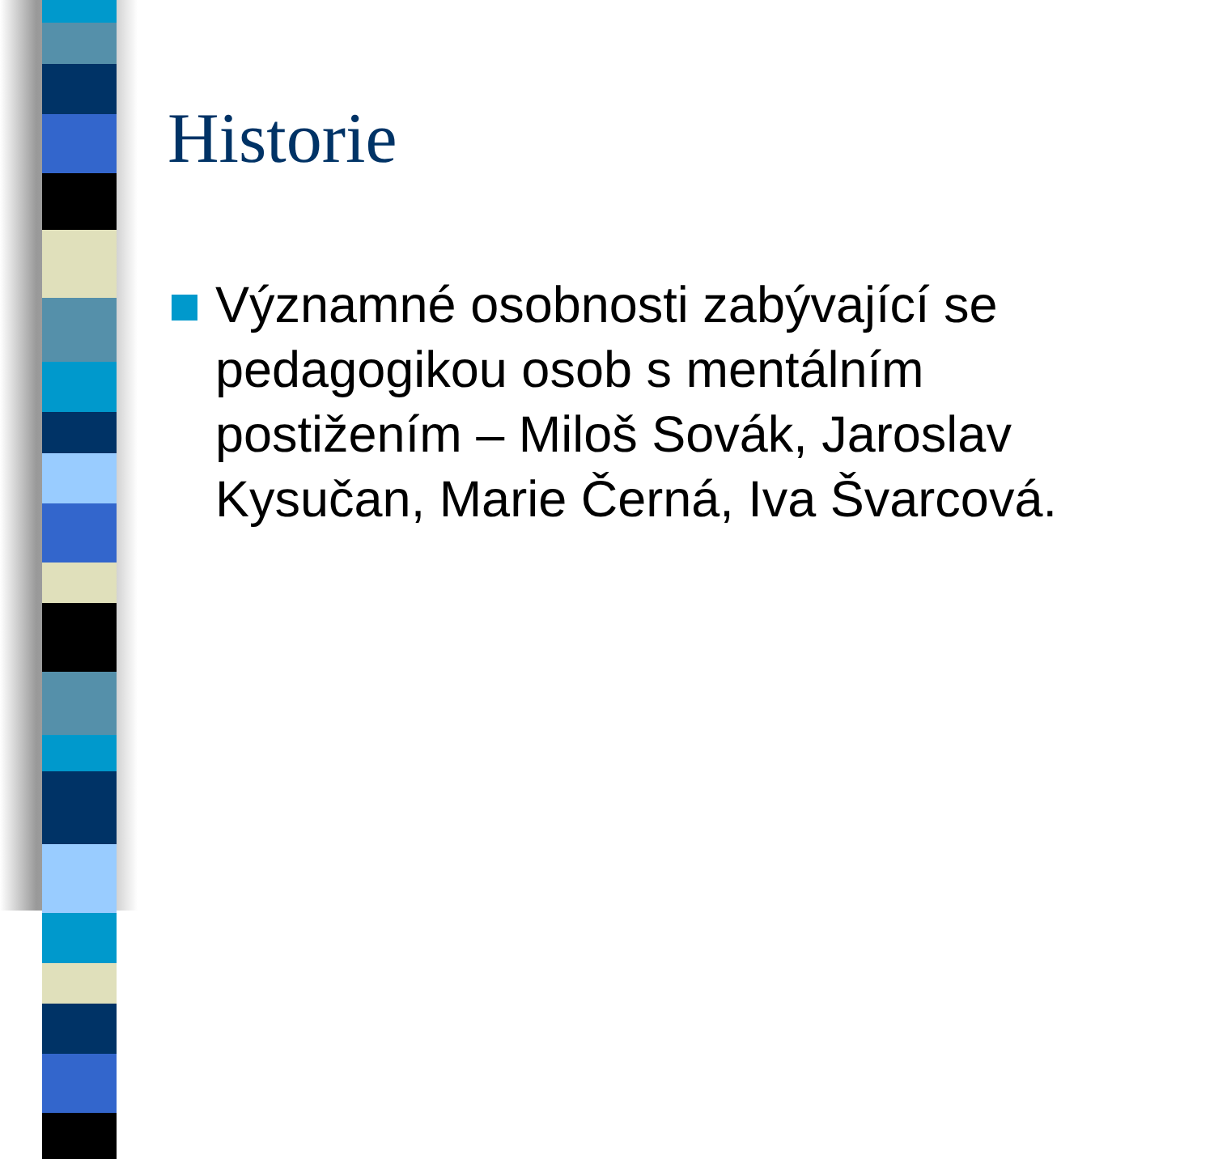Historie
Významné osobnosti zabývající se pedagogikou osob s mentálním postižením – Miloš Sovák, Jaroslav Kysučan, Marie Černá, Iva Švarcová.